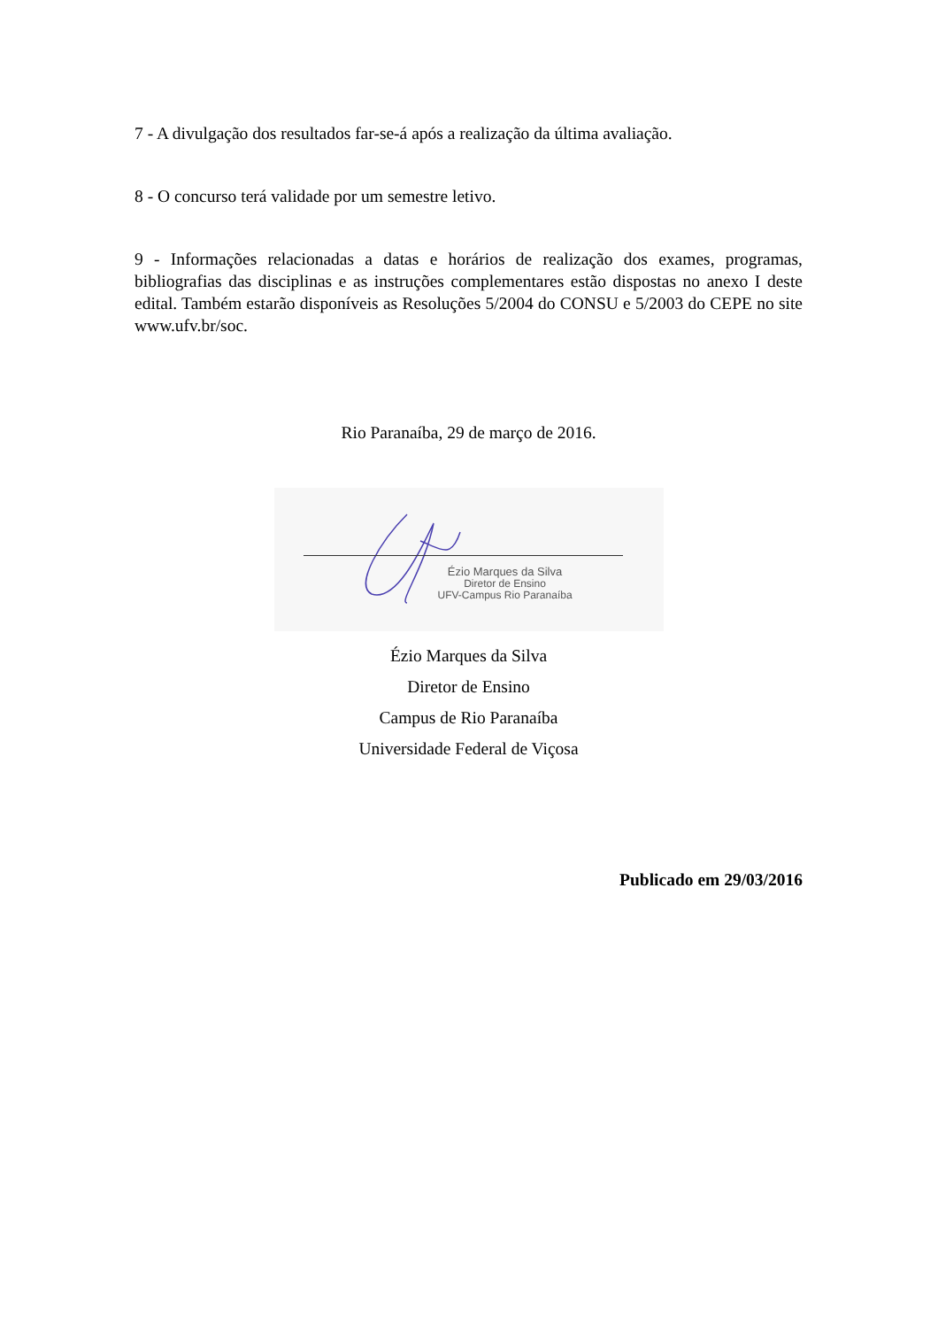7 - A divulgação dos resultados far-se-á após a realização da última avaliação.
8 - O concurso terá validade por um semestre letivo.
9 - Informações relacionadas a datas e horários de realização dos exames, programas, bibliografias das disciplinas e as instruções complementares estão dispostas no anexo I deste edital. Também estarão disponíveis as Resoluções 5/2004 do CONSU e 5/2003 do CEPE no site www.ufv.br/soc.
Rio Paranaíba, 29 de março de 2016.
Ézio Marques da Silva
Diretor de Ensino
UFV-Campus Rio Paranaíba
Ézio Marques da Silva
Diretor de Ensino
Campus de Rio Paranaíba
Universidade Federal de Viçosa
Publicado em 29/03/2016